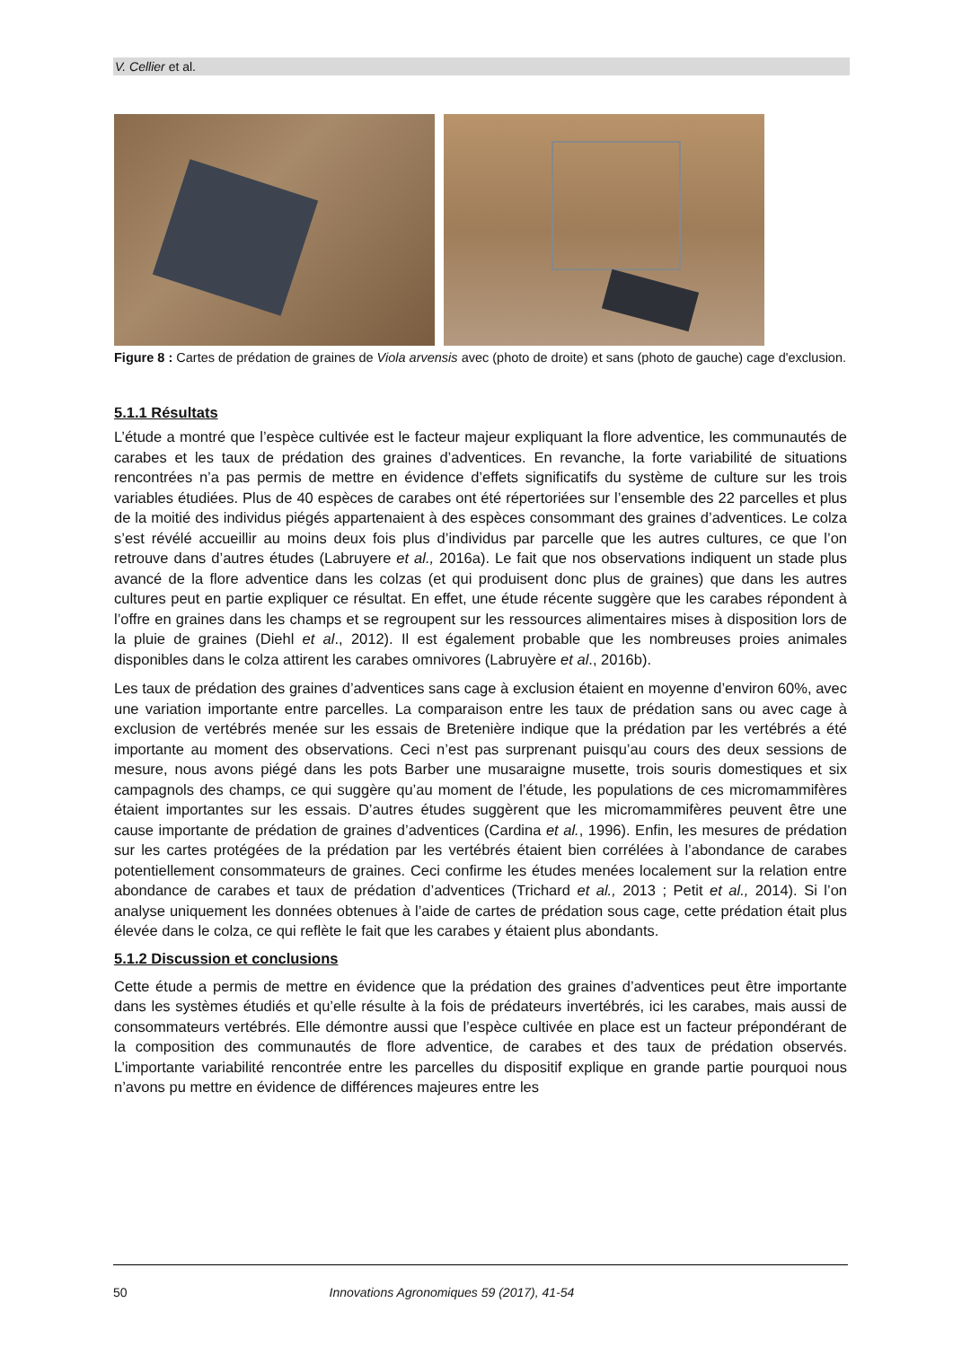V. Cellier et al.
Figure 8 : Cartes de prédation de graines de Viola arvensis avec (photo de droite) et sans (photo de gauche) cage d'exclusion.
5.1.1 Résultats
L’étude a montré que l’espèce cultivée est le facteur majeur expliquant la flore adventice, les communautés de carabes et les taux de prédation des graines d’adventices. En revanche, la forte variabilité de situations rencontrées n’a pas permis de mettre en évidence d’effets significatifs du système de culture sur les trois variables étudiées. Plus de 40 espèces de carabes ont été répertoriées sur l’ensemble des 22 parcelles et plus de la moitié des individus piégés appartenaient à des espèces consommant des graines d’adventices. Le colza s’est révélé accueillir au moins deux fois plus d’individus par parcelle que les autres cultures, ce que l’on retrouve dans d’autres études (Labruyere et al., 2016a). Le fait que nos observations indiquent un stade plus avancé de la flore adventice dans les colzas (et qui produisent donc plus de graines) que dans les autres cultures peut en partie expliquer ce résultat. En effet, une étude récente suggère que les carabes répondent à l’offre en graines dans les champs et se regroupent sur les ressources alimentaires mises à disposition lors de la pluie de graines (Diehl et al., 2012). Il est également probable que les nombreuses proies animales disponibles dans le colza attirent les carabes omnivores (Labruyère et al., 2016b).
Les taux de prédation des graines d’adventices sans cage à exclusion étaient en moyenne d’environ 60%, avec une variation importante entre parcelles. La comparaison entre les taux de prédation sans ou avec cage à exclusion de vertébrés menée sur les essais de Bretenière indique que la prédation par les vertébrés a été importante au moment des observations. Ceci n’est pas surprenant puisqu’au cours des deux sessions de mesure, nous avons piégé dans les pots Barber une musaraigne musette, trois souris domestiques et six campagnols des champs, ce qui suggère qu’au moment de l’étude, les populations de ces micromammifères étaient importantes sur les essais. D’autres études suggèrent que les micromammifères peuvent être une cause importante de prédation de graines d’adventices (Cardina et al., 1996). Enfin, les mesures de prédation sur les cartes protégées de la prédation par les vertébrés étaient bien corrélées à l’abondance de carabes potentiellement consommateurs de graines. Ceci confirme les études menées localement sur la relation entre abondance de carabes et taux de prédation d’adventices (Trichard et al., 2013 ; Petit et al., 2014). Si l’on analyse uniquement les données obtenues à l’aide de cartes de prédation sous cage, cette prédation était plus élevée dans le colza, ce qui reflète le fait que les carabes y étaient plus abondants.
5.1.2 Discussion et conclusions
Cette étude a permis de mettre en évidence que la prédation des graines d’adventices peut être importante dans les systèmes étudiés et qu’elle résulte à la fois de prédateurs invertébrés, ici les carabes, mais aussi de consommateurs vertébrés. Elle démontre aussi que l’espèce cultivée en place est un facteur prépondérant de la composition des communautés de flore adventice, de carabes et des taux de prédation observés. L’importante variabilité rencontrée entre les parcelles du dispositif explique en grande partie pourquoi nous n’avons pu mettre en évidence de différences majeures entre les
50 Innovations Agronomiques 59 (2017), 41-54